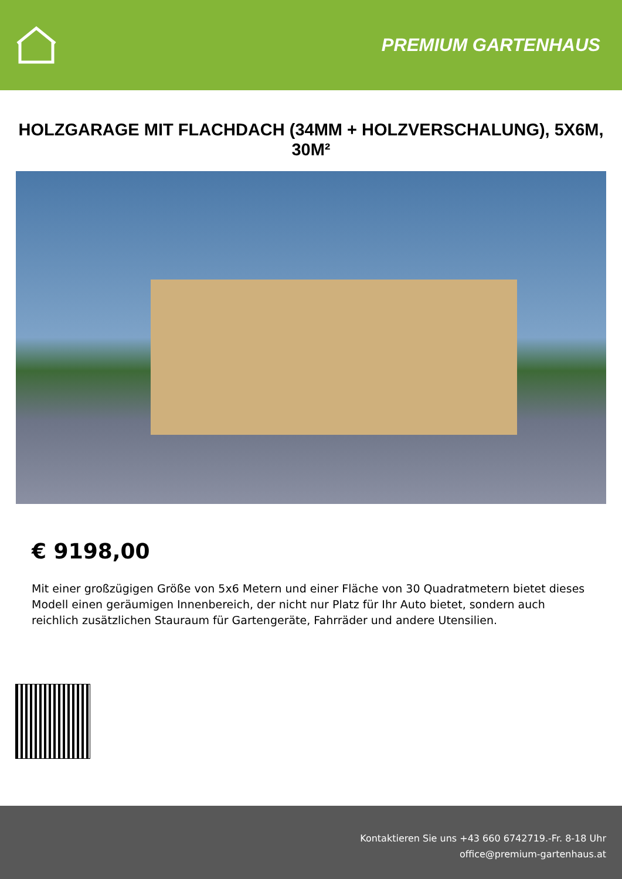PREMIUM GARTENHAUS
HOLZGARAGE MIT FLACHDACH (34MM + HOLZVERSCHALUNG), 5X6M, 30M²
€ 9198,00
Mit einer großzügigen Größe von 5x6 Metern und einer Fläche von 30 Quadratmetern bietet dieses Modell einen geräumigen Innenbereich, der nicht nur Platz für Ihr Auto bietet, sondern auch reichlich zusätzlichen Stauraum für Gartengeräte, Fahrräder und andere Utensilien.
Kontaktieren Sie uns +43 660 6742719.-Fr. 8-18 Uhr
office@premium-gartenhaus.at